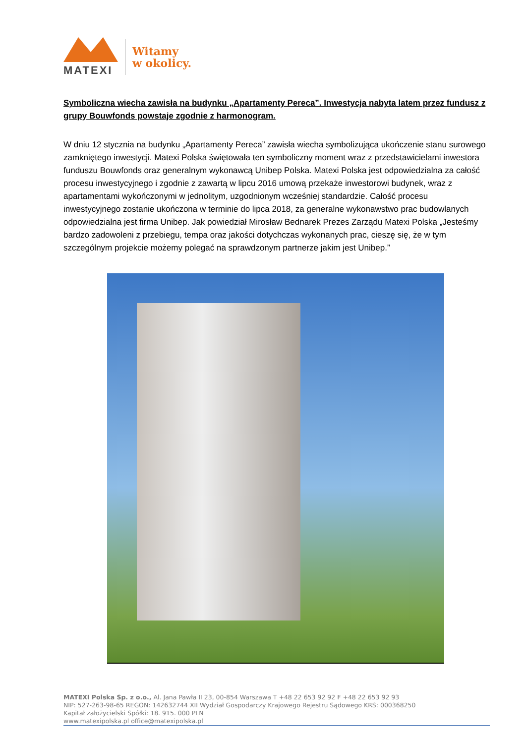MATEXI
Witamy
w okolicy.
Symboliczna wiecha zawisła na budynku „Apartamenty Pereca”. Inwestycja nabyta latem przez fundusz z grupy Bouwfonds powstaje zgodnie z harmonogram.
W dniu 12 stycznia na budynku „Apartamenty Pereca” zawisła wiecha symbolizująca ukończenie stanu surowego zamkniętego inwestycji. Matexi Polska świętowała ten symboliczny moment wraz z przedstawicielami inwestora funduszu Bouwfonds oraz generalnym wykonawcą Unibep Polska. Matexi Polska jest odpowiedzialna za całość procesu inwestycyjnego i zgodnie z zawartą w lipcu 2016 umową przekaże inwestorowi budynek, wraz z apartamentami wykończonymi w jednolitym, uzgodnionym wcześniej standardzie. Całość procesu inwestycyjnego zostanie ukończona w terminie do lipca 2018, za generalne wykonawstwo prac budowlanych odpowiedzialna jest firma Unibep. Jak powiedział Mirosław Bednarek Prezes Zarządu Matexi Polska „Jesteśmy bardzo zadowoleni z przebiegu, tempa oraz jakości dotychczas wykonanych prac, cieszę się, że w tym szczególnym projekcie możemy polegać na sprawdzonym partnerze jakim jest Unibep.”
MATEXI Polska Sp. z o.o., Al. Jana Pawła II 23, 00-854 Warszawa T +48 22 653 92 92 F +48 22 653 92 93
NIP: 527-263-98-65 REGON: 142632744 XII Wydział Gospodarczy Krajowego Rejestru Sądowego KRS: 000368250
Kapitał założycielski Spółki: 18. 915. 000 PLN
www.matexipolska.pl office@matexipolska.pl